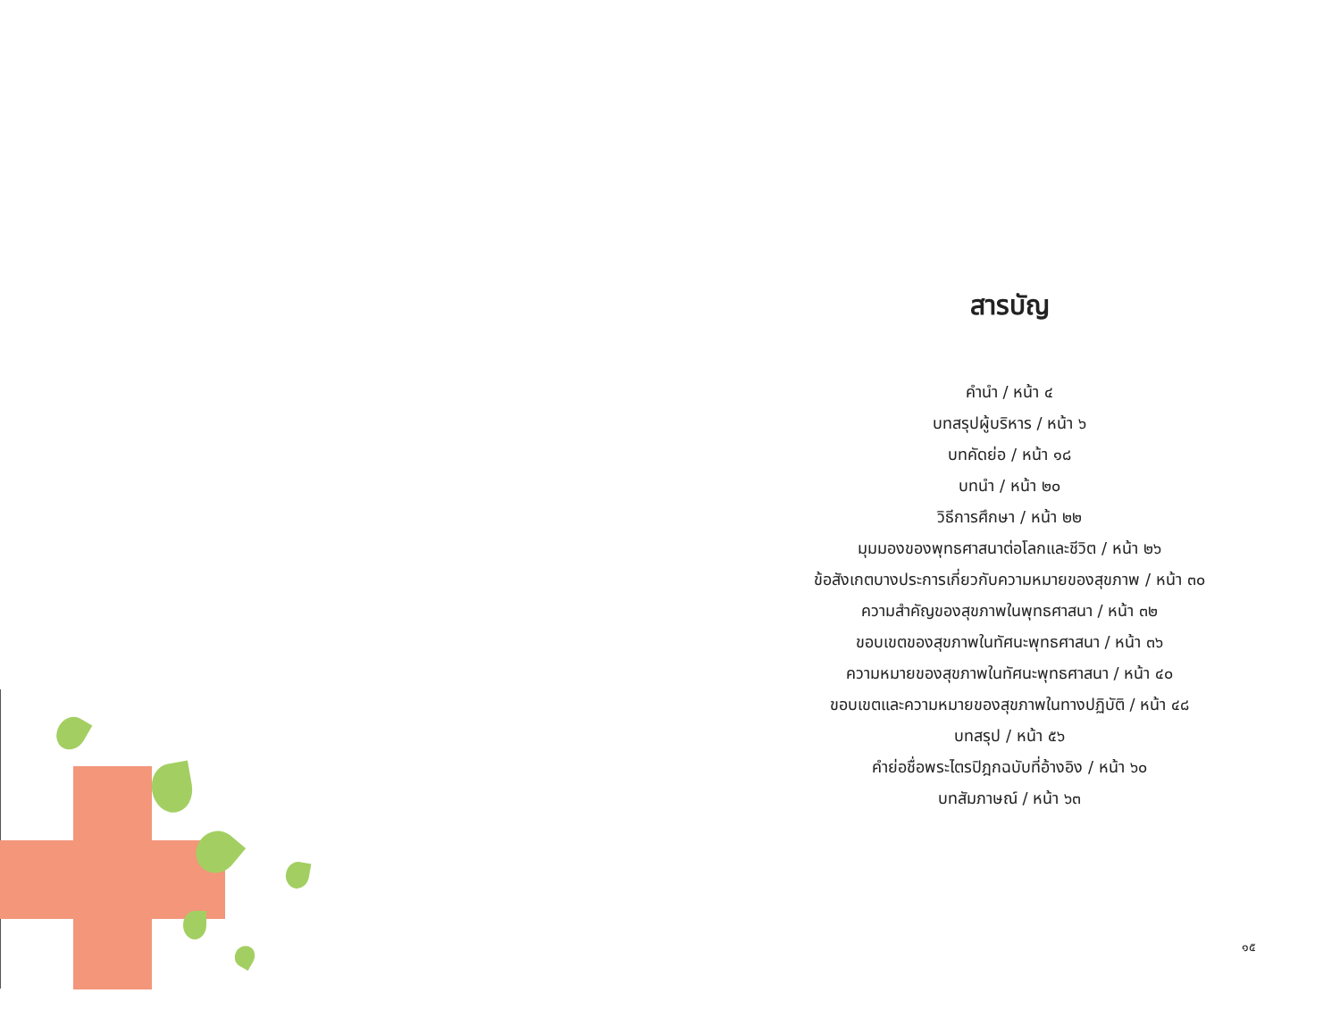สารบัญ
คำนำ / หน้า ๔
บทสรุปผู้บริหาร / หน้า ๖
บทคัดย่อ / หน้า ๑๘
บทนำ / หน้า ๒๐
วิธีการศึกษา / หน้า ๒๒
มุมมองของพุทธศาสนาต่อโลกและชีวิต / หน้า ๒๖
ข้อสังเกตบางประการเกี่ยวกับความหมายของสุขภาพ / หน้า ๓๐
ความสำคัญของสุขภาพในพุทธศาสนา / หน้า ๓๒
ขอบเขตของสุขภาพในทัศนะพุทธศาสนา / หน้า ๓๖
ความหมายของสุขภาพในทัศนะพุทธศาสนา / หน้า ๔๐
ขอบเขตและความหมายของสุขภาพในทางปฏิบัติ / หน้า ๔๘
บทสรุป / หน้า ๕๖
คำย่อชื่อพระไตรปิฎกฉบับที่อ้างอิง / หน้า ๖๐
บทสัมภาษณ์ / หน้า ๖๓
๑๕